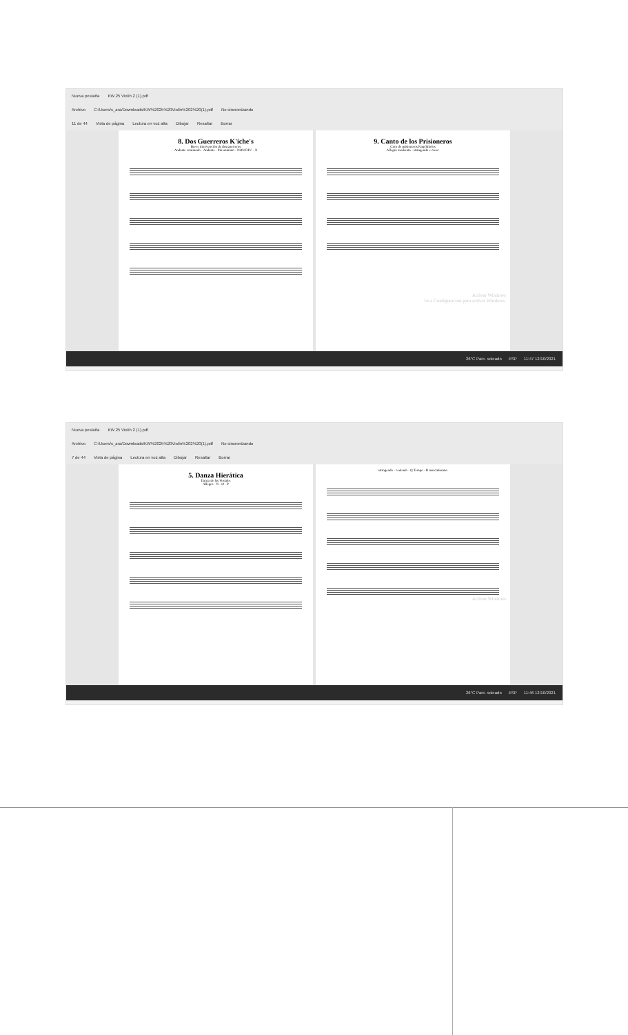Nueva pestaña KW 25 Violín 2 (1).pdf
Archivo C:/Users/s_ara/Downloads/KW%2025%20Violín%202%20(1).pdf No sincronizando
11 de 44 Vista de página Lectura en voz alta Dibujar Resaltar Borrar
8. Dos Guerreros K'iche's
Breve intervención de dos guerreros
Andante commodo · Andante · Più animato · NON DIV. · X
9. Canto de los Prisioneros
Coro de prisioneros Kaqchikeles
Allegro moderato · stringendo e cresc.
Activar Windows
Ve a Configuración para activar Windows.
26°C Parc. soleado ESP 11:47 12/10/2021
Nueva pestaña KW 25 Violín 2 (1).pdf
Archivo C:/Users/s_ara/Downloads/KW%2025%20Violín%202%20(1).pdf No sincronizando
7 de 44 Vista de página Lectura en voz alta Dibujar Resaltar Borrar
5. Danza Hierática
Danza de las Vestales
Allegro · N · O · P
stringendo · cedendo · Q Tempo · R marcatissimo
Activar Windows
26°C Parc. soleado ESP 11:46 12/10/2021